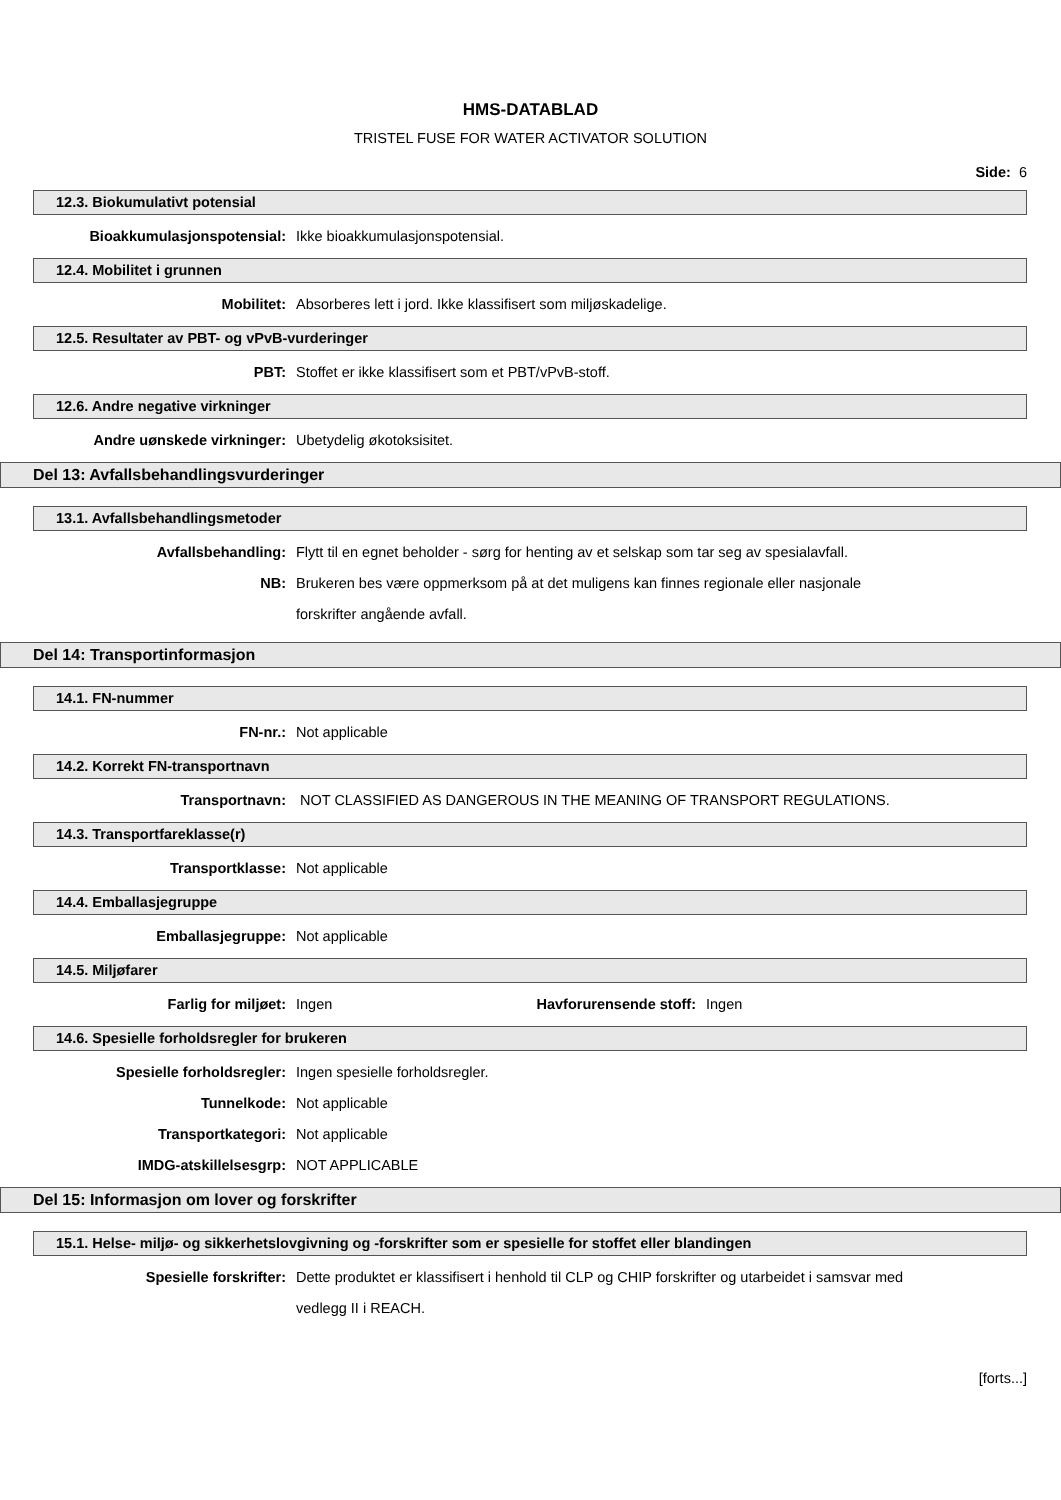HMS-DATABLAD
TRISTEL FUSE FOR WATER ACTIVATOR SOLUTION
Side: 6
12.3. Biokumulativt potensial
Bioakkumulasjonspotensial: Ikke bioakkumulasjonspotensial.
12.4. Mobilitet i grunnen
Mobilitet: Absorberes lett i jord. Ikke klassifisert som miljøskadelige.
12.5. Resultater av PBT- og vPvB-vurderinger
PBT: Stoffet er ikke klassifisert som et PBT/vPvB-stoff.
12.6. Andre negative virkninger
Andre uønskede virkninger: Ubetydelig økotoksisitet.
Del 13: Avfallsbehandlingsvurderinger
13.1. Avfallsbehandlingsmetoder
Avfallsbehandling: Flytt til en egnet beholder - sørg for henting av et selskap som tar seg av spesialavfall.
NB:
Brukeren bes være oppmerksom på at det muligens kan finnes regionale eller nasjonale forskrifter angående avfall.
Del 14: Transportinformasjon
14.1. FN-nummer
FN-nr.: Not applicable
14.2. Korrekt FN-transportnavn
Transportnavn: NOT CLASSIFIED AS DANGEROUS IN THE MEANING OF TRANSPORT REGULATIONS.
14.3. Transportfareklasse(r)
Transportklasse: Not applicable
14.4. Emballasjegruppe
Emballasjegruppe: Not applicable
14.5. Miljøfarer
Farlig for miljøet: Ingen Havforurensende stoff:
Ingen
14.6. Spesielle forholdsregler for brukeren
Spesielle forholdsregler: Ingen spesielle forholdsregler.
Tunnelkode: Not applicable
Transportkategori: Not applicable
IMDG-atskillelsesgrp: NOT APPLICABLE
Del 15: Informasjon om lover og forskrifter
15.1. Helse- miljø- og sikkerhetslovgivning og -forskrifter som er spesielle for stoffet eller blandingen
Spesielle forskrifter:
Dette produktet er klassifisert i henhold til CLP og CHIP forskrifter og utarbeidet i samsvar med vedlegg II i REACH.
[forts...]